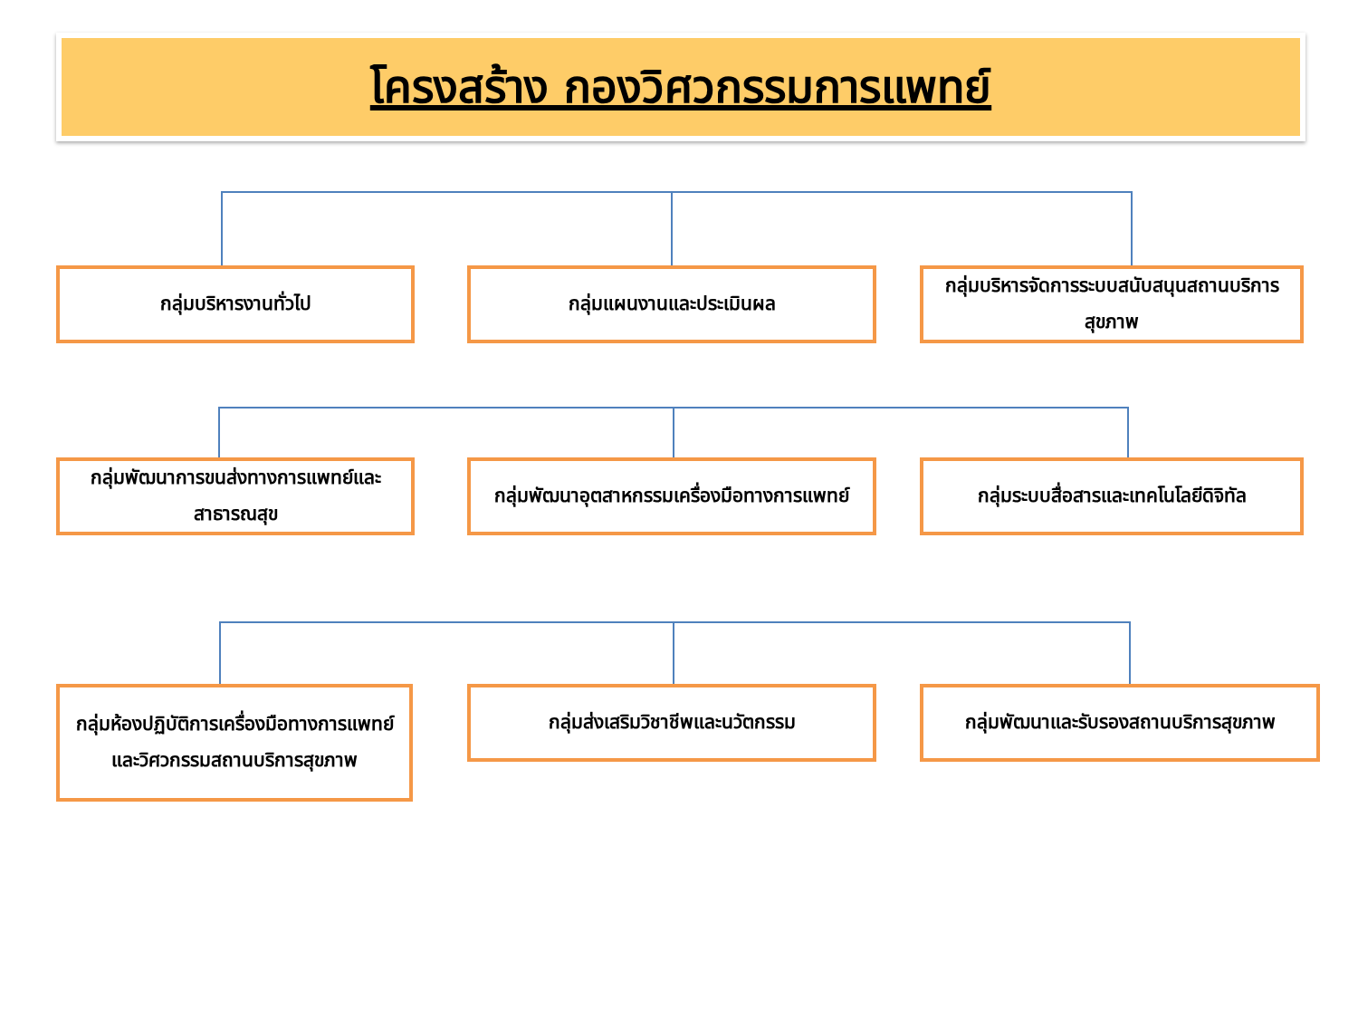โครงสร้าง กองวิศวกรรมการแพทย์
กลุ่มบริหารงานทั่วไป กลุ่มแผนงานและประเมินผล กลุ่มบริหารจัดการระบบสนับสนุนสถานบริการสุขภาพ
กลุ่มพัฒนาการขนส่งทางการแพทย์และสาธารณสุข
กลุ่มพัฒนาอุตสาหกรรมเครื่องมือทางการแพทย์
กลุ่มระบบสื่อสารและเทคโนโลยีดิจิทัล
กลุ่มห้องปฏิบัติการเครื่องมือทางการแพทย์และวิศวกรรมสถานบริการสุขภาพ
กลุ่มส่งเสริมวิชาชีพและนวัตกรรม กลุ่มพัฒนาและรับรองสถานบริการสุขภาพ